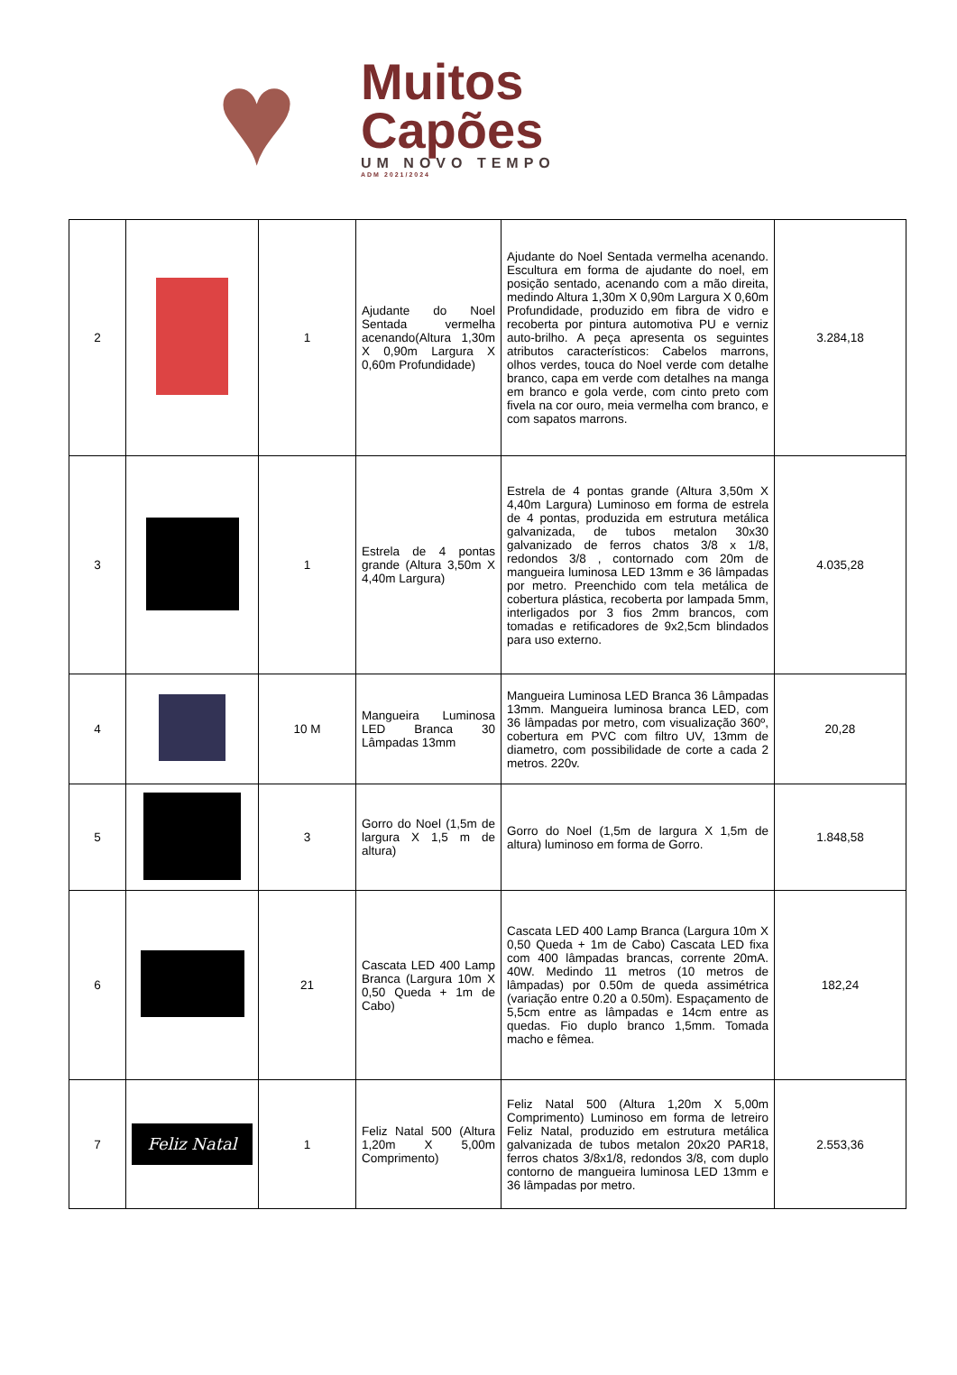♥
Muitos
Capões
UM NOVO TEMPO
ADM 2021/2024
| 2 | | 1 | Ajudante do Noel Sentada vermelha acenando(Altura 1,30m X 0,90m Largura X 0,60m Profundidade) | Ajudante do Noel Sentada vermelha acenando. Escultura em forma de ajudante do noel, em posição sentado, acenando com a mão direita, medindo Altura 1,30m X 0,90m Largura X 0,60m Profundidade, produzido em fibra de vidro e recoberta por pintura automotiva PU e verniz auto-brilho. A peça apresenta os seguintes atributos característicos: Cabelos marrons, olhos verdes, touca do Noel verde com detalhe branco, capa em verde com detalhes na manga em branco e gola verde, com cinto preto com fivela na cor ouro, meia vermelha com branco, e com sapatos marrons. | 3.284,18 |
| 3 | | 1 | Estrela de 4 pontas grande (Altura 3,50m X 4,40m Largura) | Estrela de 4 pontas grande (Altura 3,50m X 4,40m Largura) Luminoso em forma de estrela de 4 pontas, produzida em estrutura metálica galvanizada, de tubos metalon 30x30 galvanizado de ferros chatos 3/8 x 1/8, redondos 3/8 , contornado com 20m de mangueira luminosa LED 13mm e 36 lâmpadas por metro. Preenchido com tela metálica de cobertura plástica, recoberta por lampada 5mm, interligados por 3 fios 2mm brancos, com tomadas e retificadores de 9x2,5cm blindados para uso externo. | 4.035,28 |
| 4 | | 10 M | Mangueira Luminosa LED Branca 30 Lâmpadas 13mm | Mangueira Luminosa LED Branca 36 Lâmpadas 13mm. Mangueira luminosa branca LED, com 36 lâmpadas por metro, com visualização 360º, cobertura em PVC com filtro UV, 13mm de diametro, com possibilidade de corte a cada 2 metros. 220v. | 20,28 |
| 5 | | 3 | Gorro do Noel (1,5m de largura X 1,5 m de altura) | Gorro do Noel (1,5m de largura X 1,5m de altura) luminoso em forma de Gorro. | 1.848,58 |
| 6 | | 21 | Cascata LED 400 Lamp Branca (Largura 10m X 0,50 Queda + 1m de Cabo) | Cascata LED 400 Lamp Branca (Largura 10m X 0,50 Queda + 1m de Cabo) Cascata LED fixa com 400 lâmpadas brancas, corrente 20mA. 40W. Medindo 11 metros (10 metros de lâmpadas) por 0.50m de queda assimétrica (variação entre 0.20 a 0.50m). Espaçamento de 5,5cm entre as lâmpadas e 14cm entre as quedas. Fio duplo branco 1,5mm. Tomada macho e fêmea. | 182,24 |
| 7 | Feliz Natal | 1 | Feliz Natal 500 (Altura 1,20m X 5,00m Comprimento) | Feliz Natal 500 (Altura 1,20m X 5,00m Comprimento) Luminoso em forma de letreiro Feliz Natal, produzido em estrutura metálica galvanizada de tubos metalon 20x20 PAR18, ferros chatos 3/8x1/8, redondos 3/8, com duplo contorno de mangueira luminosa LED 13mm e 36 lâmpadas por metro. | 2.553,36 |